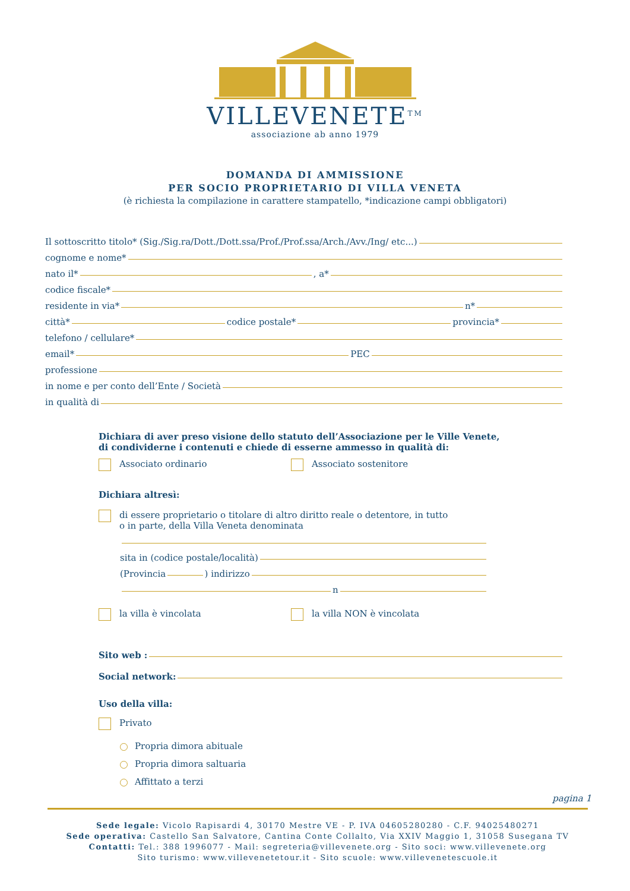VILLEVENETE<sup>TM</sup>
associazione ab anno 1979
DOMANDA DI AMMISSIONE
PER SOCIO PROPRIETARIO DI VILLA VENETA
(è richiesta la compilazione in carattere stampatello, *indicazione campi obbligatori)
Il sottoscritto titolo* (Sig./Sig.ra/Dott./Dott.ssa/Prof./Prof.ssa/Arch./Avv./Ing/ etc...)
cognome e nome*
nato il* , a*
codice fiscale*
residente in via* n*
città* codice postale* provincia*
telefono / cellulare*
email* PEC
professione
in nome e per conto dell’Ente / Società
in qualità di
Dichiara di aver preso visione dello statuto dell’Associazione per le Ville Venete,
di condividerne i contenuti e chiede di esserne ammesso in qualità di:
Associato ordinario Associato sostenitore
Dichiara altresì:
di essere proprietario o titolare di altro diritto reale o detentore, in tutto o in parte, della Villa Veneta denominata
sita in (codice postale/località)
(Provincia ) indirizzo
n
la villa è vincolata la villa NON è vincolata
Sito web :
Social network:
Uso della villa:
Privato
Propria dimora abituale
Propria dimora saltuaria
Affittato a terzi
pagina 1
Sede legale: Vicolo Rapisardi 4, 30170 Mestre VE - P. IVA 04605280280 - C.F. 94025480271
Sede operativa: Castello San Salvatore, Cantina Conte Collalto, Via XXIV Maggio 1, 31058 Susegana TV
Contatti: Tel.: 388 1996077 - Mail: segreteria@villevenete.org - Sito soci: www.villevenete.org
Sito turismo: www.villevenetetour.it - Sito scuole: www.villevenetescuole.it